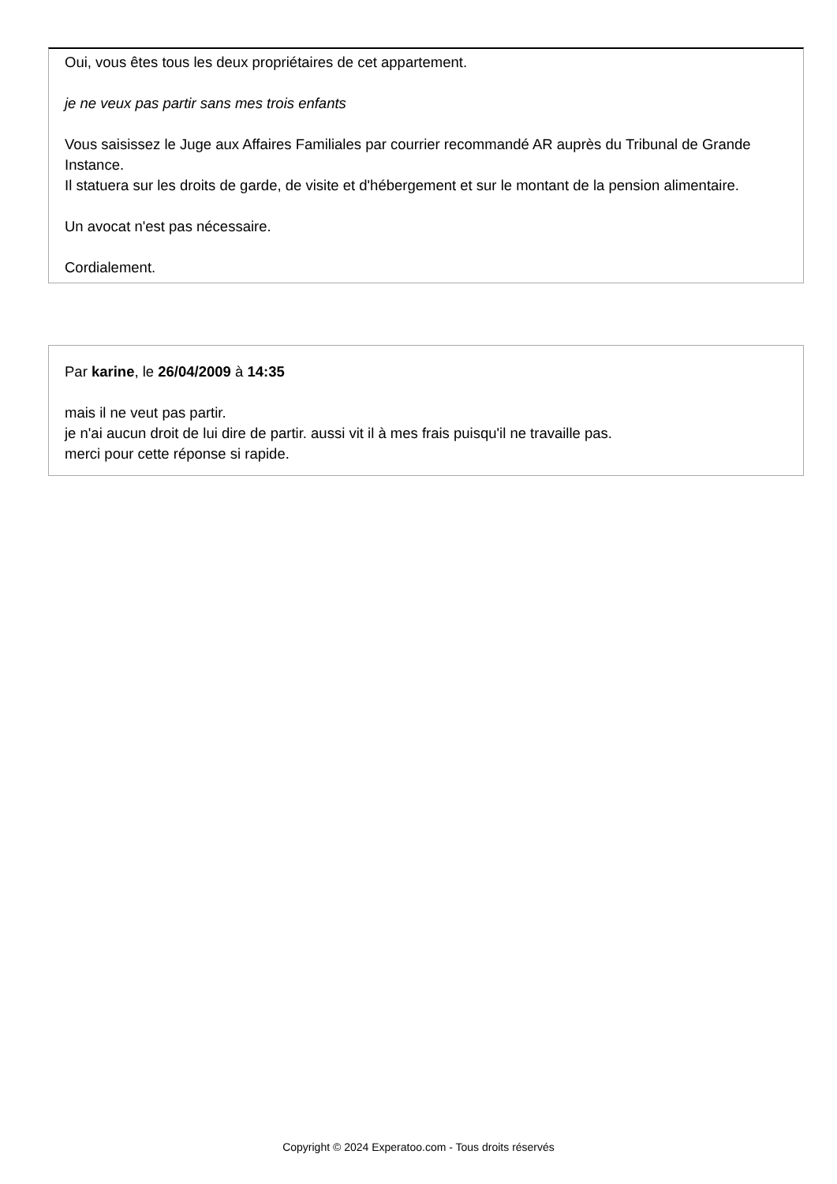Oui, vous êtes tous les deux propriétaires de cet appartement.
je ne veux pas partir sans mes trois enfants
Vous saisissez le Juge aux Affaires Familiales par courrier recommandé AR auprès du Tribunal de Grande Instance.
Il statuera sur les droits de garde, de visite et d'hébergement et sur le montant de la pension alimentaire.
Un avocat n'est pas nécessaire.
Cordialement.
Par karine, le 26/04/2009 à 14:35
mais il ne veut pas partir.
je n'ai aucun droit de lui dire de partir. aussi vit il à mes frais puisqu'il ne travaille pas.
merci pour cette réponse si rapide.
Copyright © 2024 Experatoo.com - Tous droits réservés